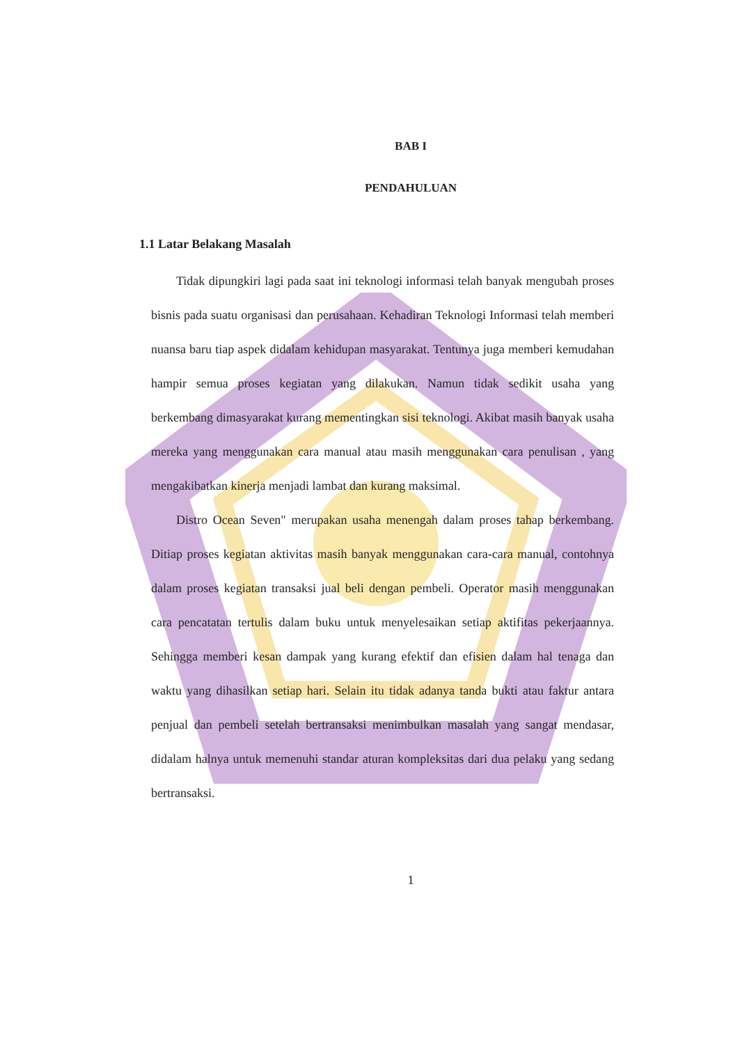BAB I
PENDAHULUAN
1.1 Latar Belakang Masalah
Tidak dipungkiri lagi pada saat ini teknologi informasi telah banyak mengubah proses bisnis pada suatu organisasi dan perusahaan. Kehadiran Teknologi Informasi telah memberi nuansa baru tiap aspek didalam kehidupan masyarakat. Tentunya juga memberi kemudahan hampir semua proses kegiatan yang dilakukan. Namun tidak sedikit usaha yang berkembang dimasyarakat kurang mementingkan sisi teknologi. Akibat masih banyak usaha mereka yang menggunakan cara manual atau masih menggunakan cara penulisan , yang mengakibatkan kinerja menjadi lambat dan kurang maksimal.
Distro Ocean Seven" merupakan usaha menengah dalam proses tahap berkembang. Ditiap proses kegiatan aktivitas masih banyak menggunakan cara-cara manual, contohnya dalam proses kegiatan transaksi jual beli dengan pembeli. Operator masih menggunakan cara pencatatan tertulis dalam buku untuk menyelesaikan setiap aktifitas pekerjaannya. Sehingga memberi kesan dampak yang kurang efektif dan efisien dalam hal tenaga dan waktu yang dihasilkan setiap hari. Selain itu tidak adanya tanda bukti atau faktur antara penjual dan pembeli setelah bertransaksi menimbulkan masalah yang sangat mendasar, didalam halnya untuk memenuhi standar aturan kompleksitas dari dua pelaku yang sedang bertransaksi.
1